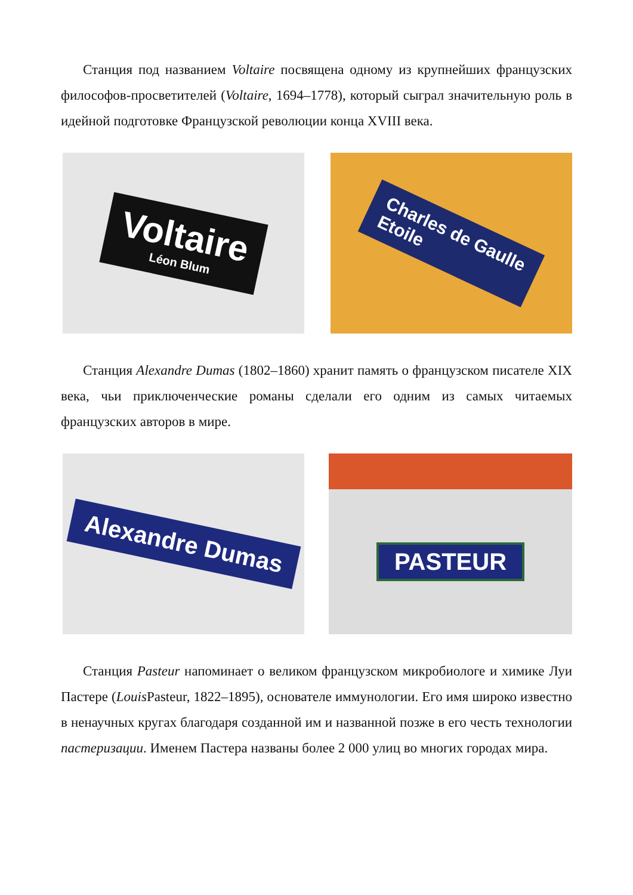Станция под названием Voltaire посвящена одному из крупнейших французских философов-просветителей (Voltaire, 1694–1778), который сыграл значительную роль в идейной подготовке Французской революции конца XVIII века.
Voltaire
Léon Blum
Charles de Gaulle
Etoile
Станция Alexandre Dumas (1802–1860) хранит память о французском писателе XIX века, чьи приключенческие романы сделали его одним из самых читаемых французских авторов в мире.
Alexandre Dumas
PASTEUR
Станция Pasteur напоминает о великом французском микробиологе и химике Луи Пастере (Louis Pasteur, 1822–1895), основателе иммунологии. Его имя широко известно в ненаучных кругах благодаря созданной им и названной позже в его честь технологии пастеризации. Именем Пастера названы более 2 000 улиц во многих городах мира.